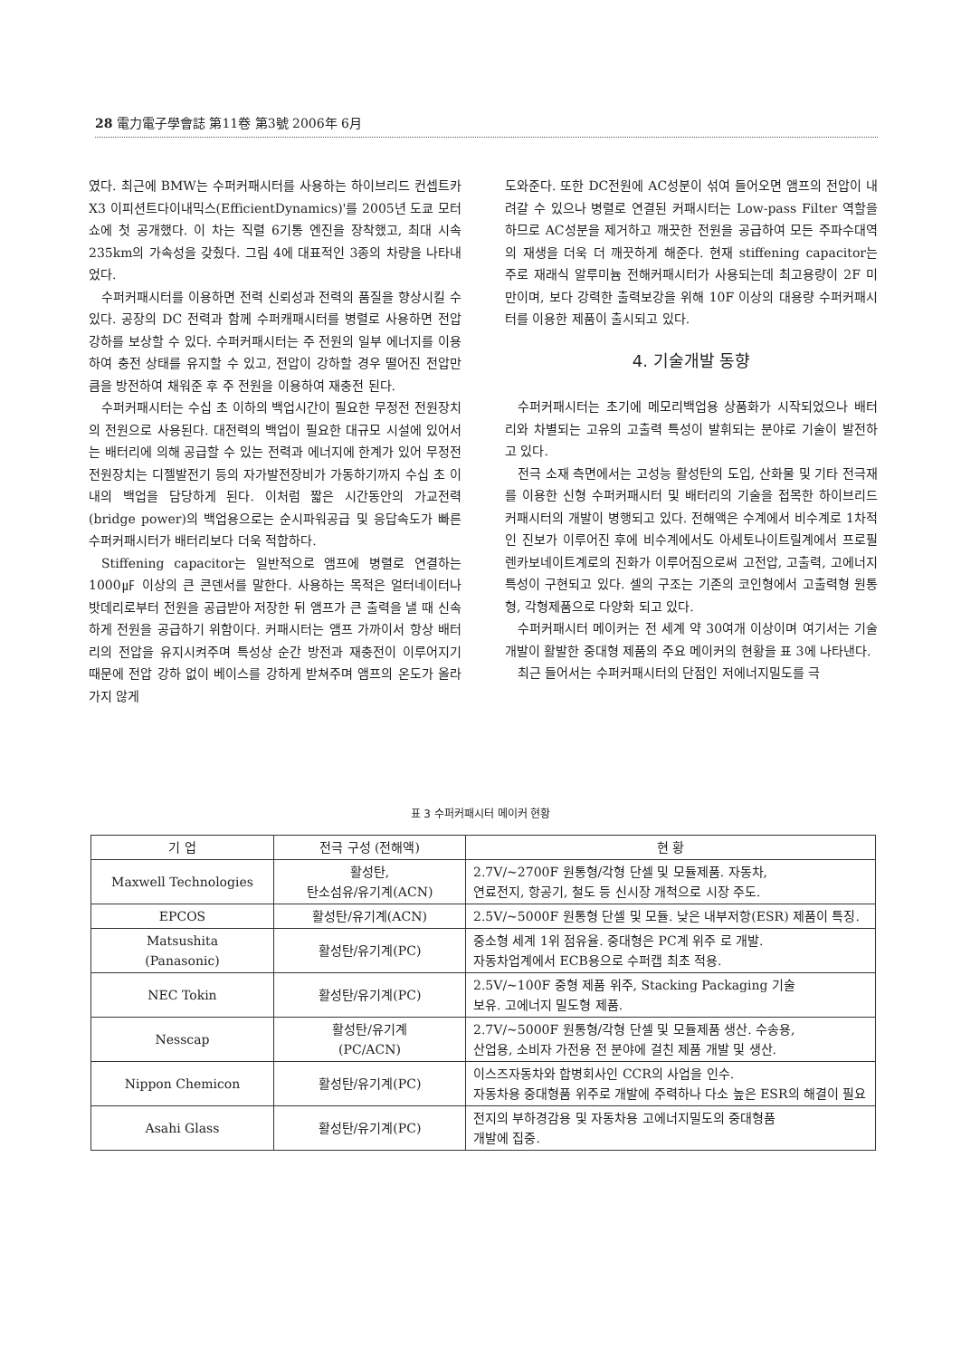28 電力電子學會誌 第11卷 第3號 2006年 6月
였다. 최근에 BMW는 수퍼커패시터를 사용하는 하이브리드 컨셉트카 X3 이피션트다이내믹스(EfficientDynamics)'를 2005년 도쿄 모터쇼에 첫 공개했다. 이 차는 직렬 6기통 엔진을 장착했고, 최대 시속 235km의 가속성을 갖췄다. 그림 4에 대표적인 3종의 차량을 나타내었다.
수퍼커패시터를 이용하면 전력 신뢰성과 전력의 품질을 향상시킬 수 있다. 공장의 DC 전력과 함께 수퍼캐패시터를 병렬로 사용하면 전압강하를 보상할 수 있다. 수퍼커패시터는 주 전원의 일부 에너지를 이용하여 충전 상태를 유지할 수 있고, 전압이 강하할 경우 떨어진 전압만큼을 방전하여 채워준 후 주 전원을 이용하여 재충전 된다.
수퍼커패시터는 수십 초 이하의 백업시간이 필요한 무정전 전원장치의 전원으로 사용된다. 대전력의 백업이 필요한 대규모 시설에 있어서는 배터리에 의해 공급할 수 있는 전력과 에너지에 한계가 있어 무정전전원장치는 디젤발전기 등의 자가발전장비가 가동하기까지 수십 초 이내의 백업을 담당하게 된다. 이처럼 짧은 시간동안의 가교전력(bridge power)의 백업용으로는 순시파워공급 및 응답속도가 빠른 수퍼커패시터가 배터리보다 더욱 적합하다.
Stiffening capacitor는 일반적으로 앰프에 병렬로 연결하는1000㎌ 이상의 큰 콘덴서를 말한다. 사용하는 목적은 얼터네이터나 밧데리로부터 전원을 공급받아 저장한 뒤 앰프가 큰 출력을 낼 때 신속하게 전원을 공급하기 위함이다. 커패시터는 앰프 가까이서 항상 배터리의 전압을 유지시켜주며 특성상 순간 방전과 재충전이 이루어지기 때문에 전압 강하 없이 베이스를 강하게 받쳐주며 앰프의 온도가 올라가지 않게
도와준다. 또한 DC전원에 AC성분이 섞여 들어오면 앰프의 전압이 내려갈 수 있으나 병렬로 연결된 커패시터는 Low-pass Filter 역할을 하므로 AC성분을 제거하고 깨끗한 전원을 공급하여 모든 주파수대역의 재생을 더욱 더 깨끗하게 해준다. 현재 stiffening capacitor는 주로 재래식 알루미늄 전해커패시터가 사용되는데 최고용량이 2F 미만이며, 보다 강력한 출력보강을 위해 10F 이상의 대용량 수퍼커패시터를 이용한 제품이 출시되고 있다.
4. 기술개발 동향
수퍼커패시터는 초기에 메모리백업용 상품화가 시작되었으나 배터리와 차별되는 고유의 고출력 특성이 발휘되는 분야로 기술이 발전하고 있다.
전극 소재 측면에서는 고성능 활성탄의 도입, 산화물 및 기타 전극재를 이용한 신형 수퍼커패시터 및 배터리의 기술을 접목한 하이브리드커패시터의 개발이 병행되고 있다. 전해액은 수계에서 비수계로 1차적인 진보가 이루어진 후에 비수계에서도 아세토나이트릴계에서 프로필렌카보네이트계로의 진화가 이루어짐으로써 고전압, 고출력, 고에너지 특성이 구현되고 있다. 셀의 구조는 기존의 코인형에서 고출력형 원통형, 각형제품으로 다양화 되고 있다.
수퍼커패시터 메이커는 전 세계 약 30여개 이상이며 여기서는 기술개발이 활발한 중대형 제품의 주요 메이커의 현황을 표 3에 나타낸다.
최근 들어서는 수퍼커패시터의 단점인 저에너지밀도를 극
표 3 수퍼커패시터 메이커 현황
| 기 업 | 전극 구성 (전해액) | 현 황 |
| --- | --- | --- |
| Maxwell Technologies | 활성탄, 탄소섬유/유기계(ACN) | 2.7V/~2700F 원통형/각형 단셀 및 모듈제품. 자동차, 연료전지, 항공기, 철도 등 신시장 개척으로 시장 주도. |
| EPCOS | 활성탄/유기계(ACN) | 2.5V/~5000F 원통형 단셀 및 모듈. 낮은 내부저항(ESR) 제품이 특징. |
| Matsushita (Panasonic) | 활성탄/유기계(PC) | 중소형 세계 1위 점유율. 중대형은 PC계 위주 로 개발. 자동차업계에서 ECB용으로 수퍼캡 최초 적용. |
| NEC Tokin | 활성탄/유기계(PC) | 2.5V/~100F 중형 제품 위주, Stacking Packaging 기술 보유. 고에너지 밀도형 제품. |
| Nesscap | 활성탄/유기계 (PC/ACN) | 2.7V/~5000F 원통형/각형 단셀 및 모듈제품 생산. 수송용, 산업용, 소비자 가전용 전 분야에 걸친 제품 개발 및 생산. |
| Nippon Chemicon | 활성탄/유기계(PC) | 이스즈자동차와 합병회사인 CCR의 사업을 인수. 자동차용 중대형품 위주로 개발에 주력하나 다소 높은 ESR의 해결이 필요 |
| Asahi Glass | 활성탄/유기계(PC) | 전지의 부하경감용 및 자동차용 고에너지밀도의 중대형품 개발에 집중. |